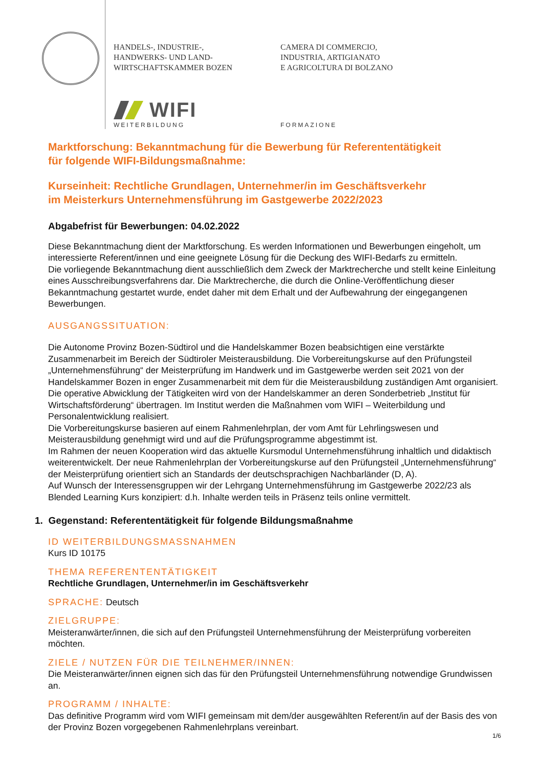HANDELS-, INDUSTRIE-,
HANDWERKS- UND LAND-
WIRTSCHAFTSKAMMER BOZEN
CAMERA DI COMMERCIO,
INDUSTRIA, ARTIGIANATO
E AGRICOLTURA DI BOLZANO
WIFI
WEITERBILDUNG FORMAZIONE
Marktforschung: Bekanntmachung für die Bewerbung für Referententätigkeit
für folgende WIFI-Bildungsmaßnahme:
Kurseinheit: Rechtliche Grundlagen, Unternehmer/in im Geschäftsverkehr
im Meisterkurs Unternehmensführung im Gastgewerbe 2022/2023
Abgabefrist für Bewerbungen: 04.02.2022
Diese Bekanntmachung dient der Marktforschung. Es werden Informationen und Bewerbungen eingeholt, um interessierte Referent/innen und eine geeignete Lösung für die Deckung des WIFI-Bedarfs zu ermitteln.
Die vorliegende Bekanntmachung dient ausschließlich dem Zweck der Marktrecherche und stellt keine Einleitung eines Ausschreibungsverfahrens dar. Die Marktrecherche, die durch die Online-Veröffentlichung dieser Bekanntmachung gestartet wurde, endet daher mit dem Erhalt und der Aufbewahrung der eingegangenen Bewerbungen.
AUSGANGSSITUATION:
Die Autonome Provinz Bozen-Südtirol und die Handelskammer Bozen beabsichtigen eine verstärkte Zusammenarbeit im Bereich der Südtiroler Meisterausbildung. Die Vorbereitungskurse auf den Prüfungsteil „Unternehmensführung“ der Meisterprüfung im Handwerk und im Gastgewerbe werden seit 2021 von der Handelskammer Bozen in enger Zusammenarbeit mit dem für die Meisterausbildung zuständigen Amt organisiert. Die operative Abwicklung der Tätigkeiten wird von der Handelskammer an deren Sonderbetrieb „Institut für Wirtschaftsförderung“ übertragen. Im Institut werden die Maßnahmen vom WIFI – Weiterbildung und Personalentwicklung realisiert.
Die Vorbereitungskurse basieren auf einem Rahmenlehrplan, der vom Amt für Lehrlingswesen und Meisterausbildung genehmigt wird und auf die Prüfungsprogramme abgestimmt ist.
Im Rahmen der neuen Kooperation wird das aktuelle Kursmodul Unternehmensführung inhaltlich und didaktisch weiterentwickelt. Der neue Rahmenlehrplan der Vorbereitungskurse auf den Prüfungsteil „Unternehmensführung“ der Meisterprüfung orientiert sich an Standards der deutschsprachigen Nachbarländer (D, A).
Auf Wunsch der Interessensgruppen wir der Lehrgang Unternehmensführung im Gastgewerbe 2022/23 als Blended Learning Kurs konzipiert: d.h. Inhalte werden teils in Präsenz teils online vermittelt.
1. Gegenstand: Referententätigkeit für folgende Bildungsmaßnahme
ID WEITERBILDUNGSMASSNAHMEN
Kurs ID 10175
THEMA REFERENTENTÄTIGKEIT
Rechtliche Grundlagen, Unternehmer/in im Geschäftsverkehr
SPRACHE: Deutsch
ZIELGRUPPE:
Meisteranwärter/innen, die sich auf den Prüfungsteil Unternehmensführung der Meisterprüfung vorbereiten möchten.
ZIELE / NUTZEN FÜR DIE TEILNEHMER/INNEN:
Die Meisteranwärter/innen eignen sich das für den Prüfungsteil Unternehmensführung notwendige Grundwissen an.
PROGRAMM / INHALTE:
Das definitive Programm wird vom WIFI gemeinsam mit dem/der ausgewählten Referent/in auf der Basis des von der Provinz Bozen vorgegebenen Rahmenlehrplans vereinbart.
1/6